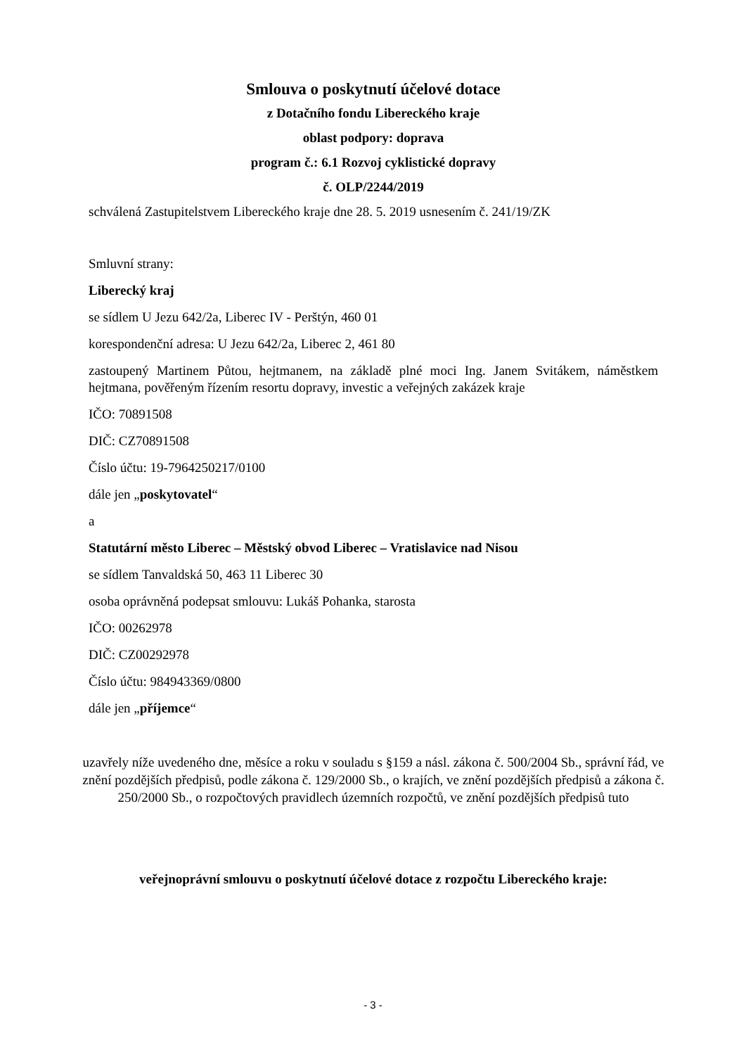Smlouva o poskytnutí účelové dotace
z Dotačního fondu Libereckého kraje
oblast podpory: doprava
program č.: 6.1 Rozvoj cyklistické dopravy
č. OLP/2244/2019
schválená Zastupitelstvem Libereckého kraje dne 28. 5. 2019 usnesením č. 241/19/ZK
Smluvní strany:
Liberecký kraj
se sídlem U Jezu 642/2a, Liberec IV - Perštýn, 460 01
korespondenční adresa: U Jezu 642/2a, Liberec 2, 461 80
zastoupený Martinem Půtou, hejtmanem, na základě plné moci Ing. Janem Svitákem, náměstkem hejtmana, pověřeným řízením resortu dopravy, investic a veřejných zakázek kraje
IČO: 70891508
DIČ: CZ70891508
Číslo účtu: 19-7964250217/0100
dále jen „poskytovatel“
a
Statutární město Liberec – Městský obvod Liberec – Vratislavice nad Nisou
se sídlem Tanvaldská 50, 463 11 Liberec 30
osoba oprávněná podepsat smlouvu: Lukáš Pohanka, starosta
IČO: 00262978
DIČ: CZ00292978
Číslo účtu: 984943369/0800
dále jen „příjemce“
uzavřely níže uvedeného dne, měsíce a roku v souladu s §159 a násl. zákona č. 500/2004 Sb., správní řád, ve znění pozdějších předpisů, podle zákona č. 129/2000 Sb., o krajích, ve znění pozdějších předpisů a zákona č. 250/2000 Sb., o rozpočtových pravidlech územních rozpočtů, ve znění pozdějších předpisů tuto
veřejnoprávní smlouvu o poskytnutí účelové dotace z rozpočtu Libereckého kraje:
- 3 -